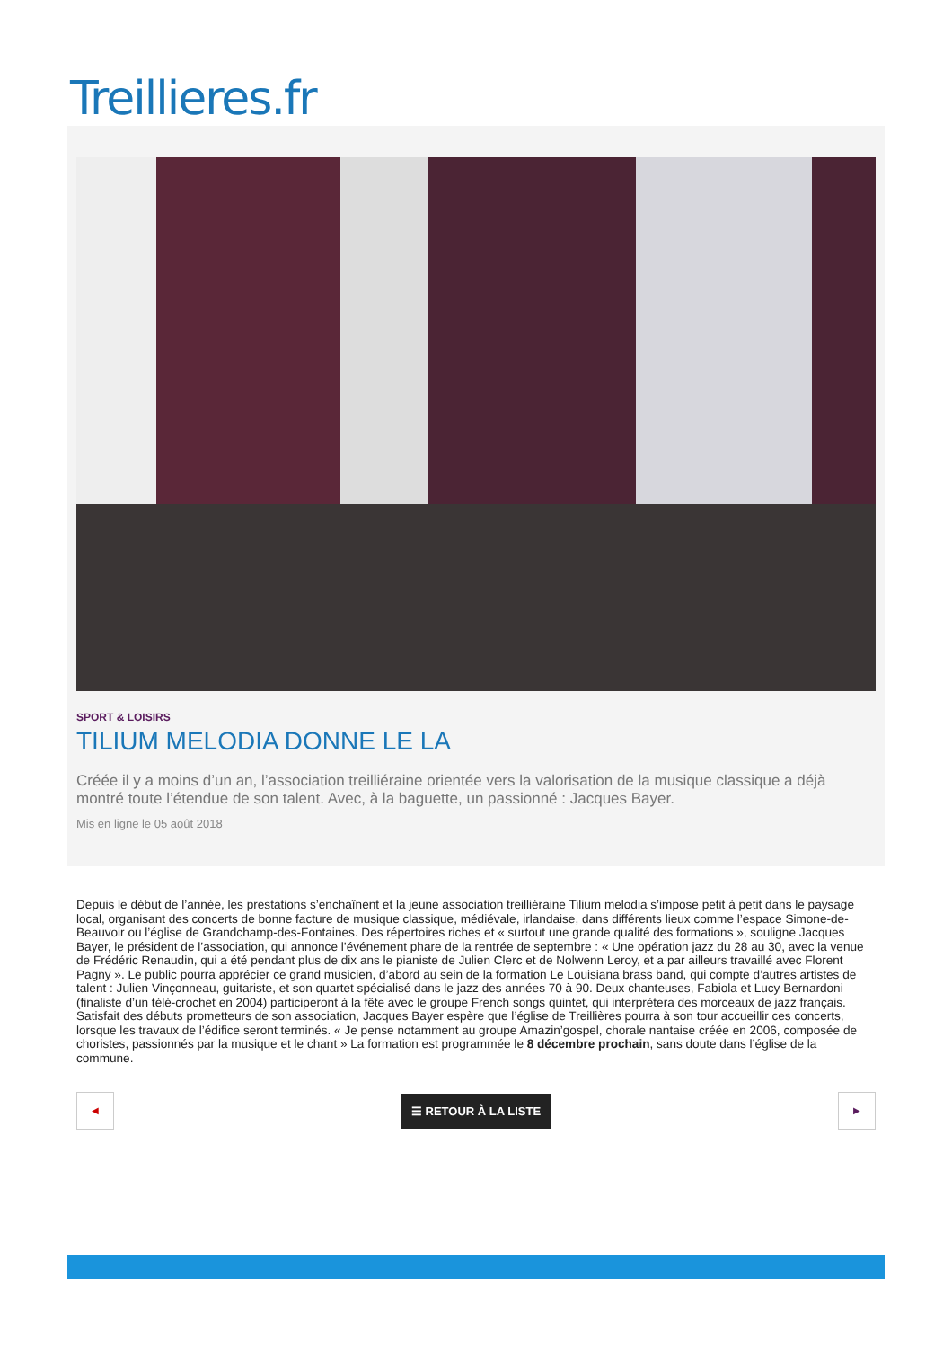Treillieres.fr
SPORT & LOISIRS
TILIUM MELODIA DONNE LE LA
Créée il y a moins d’un an, l’association treilliéraine orientée vers la valorisation de la musique classique a déjà montré toute l’étendue de son talent. Avec, à la baguette, un passionné : Jacques Bayer.
Mis en ligne le 05 août 2018
Depuis le début de l’année, les prestations s’enchaînent et la jeune association treilliéraine Tilium melodia s’impose petit à petit dans le paysage local, organisant des concerts de bonne facture de musique classique, médiévale, irlandaise, dans différents lieux comme l’espace Simone-de-Beauvoir ou l’église de Grandchamp-des-Fontaines. Des répertoires riches et « surtout une grande qualité des formations », souligne Jacques Bayer, le président de l’association, qui annonce l’événement phare de la rentrée de septembre : « Une opération jazz du 28 au 30, avec la venue de Frédéric Renaudin, qui a été pendant plus de dix ans le pianiste de Julien Clerc et de Nolwenn Leroy, et a par ailleurs travaillé avec Florent Pagny ». Le public pourra apprécier ce grand musicien, d’abord au sein de la formation Le Louisiana brass band, qui compte d’autres artistes de talent : Julien Vinçonneau, guitariste, et son quartet spécialisé dans le jazz des années 70 à 90. Deux chanteuses, Fabiola et Lucy Bernardoni (finaliste d’un télé-crochet en 2004) participeront à la fête avec le groupe French songs quintet, qui interprètera des morceaux de jazz français. Satisfait des débuts prometteurs de son association, Jacques Bayer espère que l’église de Treillières pourra à son tour accueillir ces concerts, lorsque les travaux de l’édifice seront terminés. « Je pense notamment au groupe Amazin’gospel, chorale nantaise créée en 2006, composée de choristes, passionnés par la musique et le chant » La formation est programmée le 8 décembre prochain, sans doute dans l’église de la commune.
◀
☰ RETOUR À LA LISTE
▶